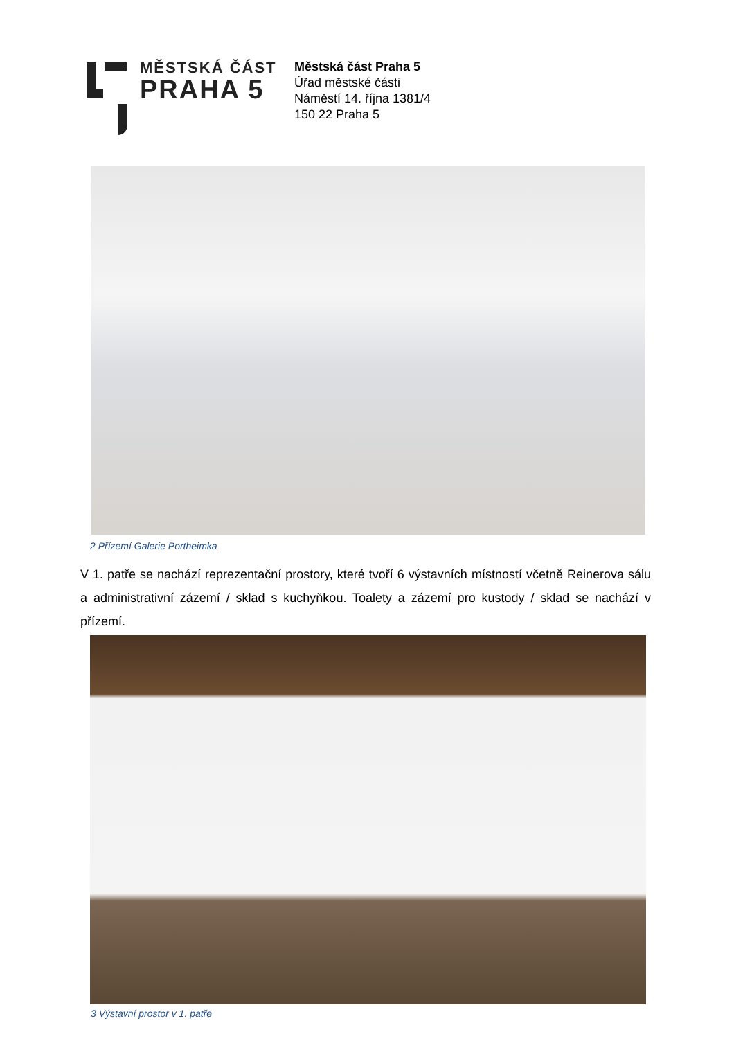MĚSTSKÁ ČÁST
PRAHA 5
Městská část Praha 5
Úřad městské části
Náměstí 14. října 1381/4
150 22 Praha 5
2 Přízemí Galerie Portheimka
V 1. patře se nachází reprezentační prostory, které tvoří 6 výstavních místností včetně Reinerova sálu a administrativní zázemí / sklad s kuchyňkou. Toalety a zázemí pro kustody / sklad se nachází v přízemí.
3 Výstavní prostor v 1. patře